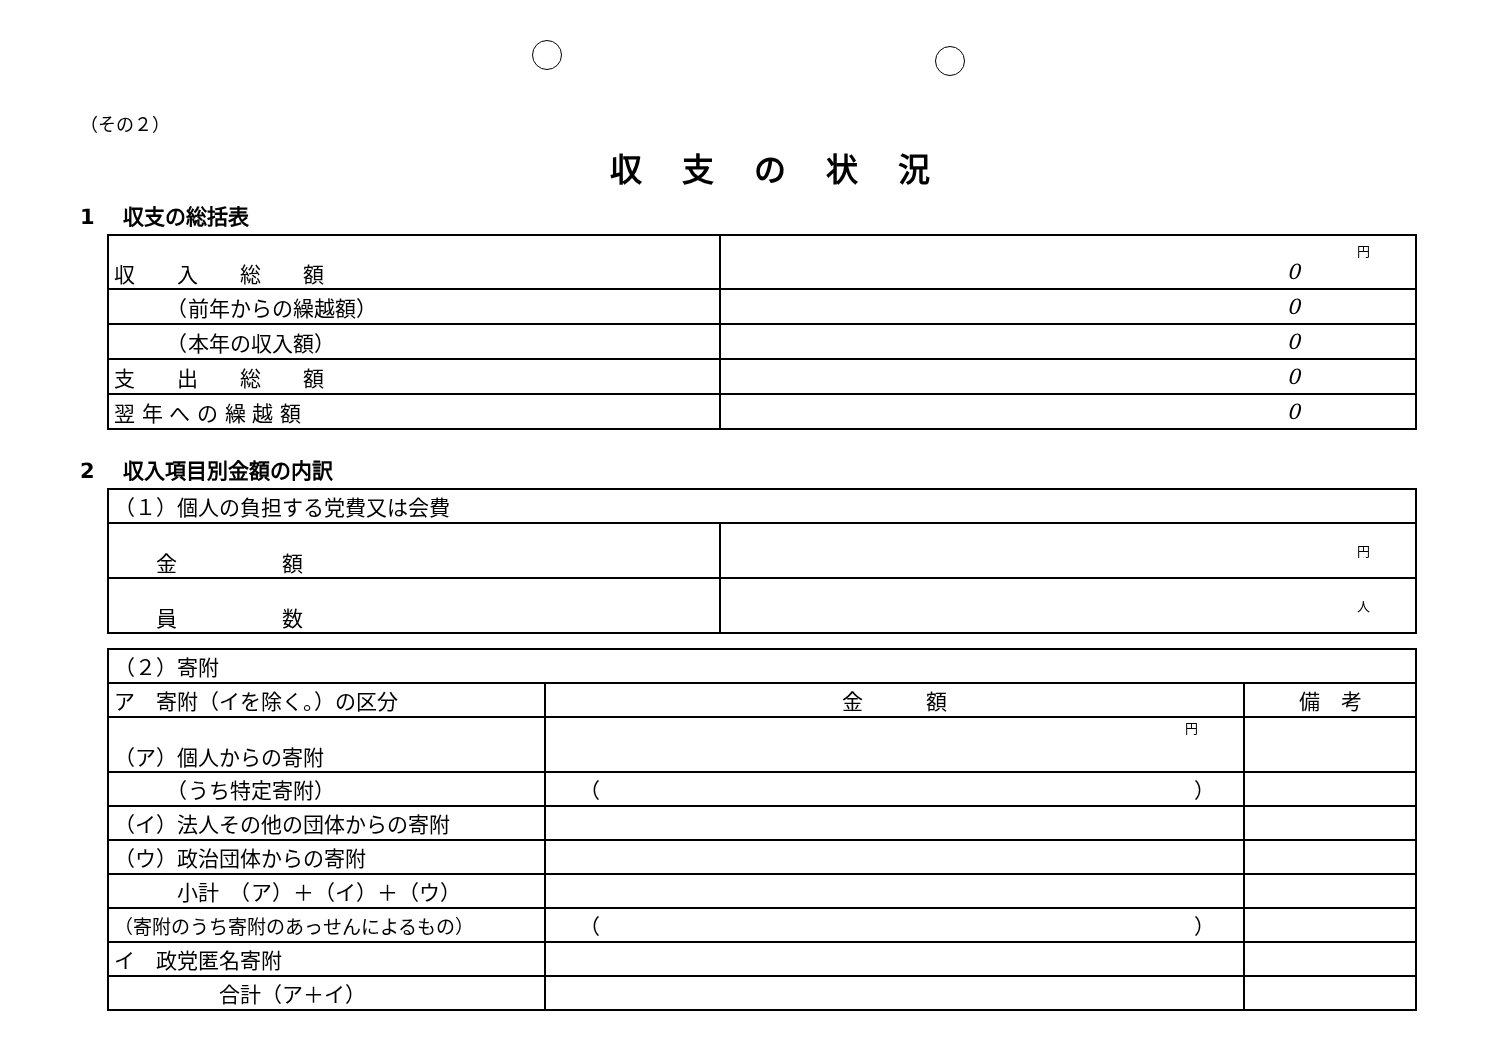（その２）
収支の状況
1　 収支の総括表
| 収 入 総 額 | 円 0 |
| （前年からの繰越額） | 0 |
| （本年の収入額） | 0 |
| 支 出 総 額 | 0 |
| 翌 年 へ の 繰 越 額 | 0 |
2　 収入項目別金額の内訳
| （１）個人の負担する党費又は会費 | |
| 金 額 | 円 |
| 員 数 | 人 |
| （２）寄附 | | |
| ア 寄附（イを除く。）の区分 | 金 額 | 備 考 |
| （ア）個人からの寄附 | 円 | |
| （うち特定寄附） | （ ） | |
| （イ）法人その他の団体からの寄附 | | |
| （ウ）政治団体からの寄附 | | |
| 小計 （ア）＋（イ）＋（ウ） | | |
| （寄附のうち寄附のあっせんによるもの） | （ ） | |
| イ 政党匿名寄附 | | |
| 合計（ア＋イ） | | |